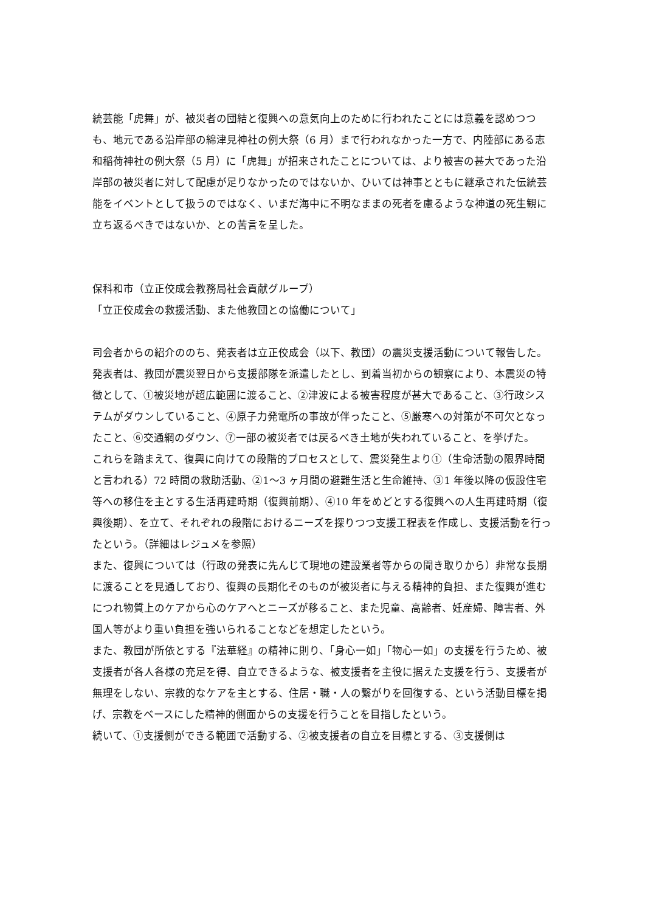統芸能「虎舞」が、被災者の団結と復興への意気向上のために行われたことには意義を認めつつも、地元である沿岸部の綿津見神社の例大祭（6 月）まで行われなかった一方で、内陸部にある志和稲荷神社の例大祭（5 月）に「虎舞」が招来されたことについては、より被害の甚大であった沿岸部の被災者に対して配慮が足りなかったのではないか、ひいては神事とともに継承された伝統芸能をイベントとして扱うのではなく、いまだ海中に不明なままの死者を慮るような神道の死生観に立ち返るべきではないか、との苦言を呈した。
保科和市（立正佼成会教務局社会貢献グループ）
「立正佼成会の救援活動、また他教団との協働について」
司会者からの紹介ののち、発表者は立正佼成会（以下、教団）の震災支援活動について報告した。
発表者は、教団が震災翌日から支援部隊を派遣したとし、到着当初からの観察により、本震災の特徴として、①被災地が超広範囲に渡ること、②津波による被害程度が甚大であること、③行政システムがダウンしていること、④原子力発電所の事故が伴ったこと、⑤厳寒への対策が不可欠となったこと、⑥交通網のダウン、⑦一部の被災者では戻るべき土地が失われていること、を挙げた。
これらを踏まえて、復興に向けての段階的プロセスとして、震災発生より①（生命活動の限界時間と言われる）72 時間の救助活動、②1〜3 ヶ月間の避難生活と生命維持、③1 年後以降の仮設住宅等への移住を主とする生活再建時期（復興前期）、④10 年をめどとする復興への人生再建時期（復興後期）、を立て、それぞれの段階におけるニーズを探りつつ支援工程表を作成し、支援活動を行ったという。（詳細はレジュメを参照）
また、復興については（行政の発表に先んじて現地の建設業者等からの聞き取りから）非常な長期に渡ることを見通しており、復興の長期化そのものが被災者に与える精神的負担、また復興が進むにつれ物質上のケアから心のケアへとニーズが移ること、また児童、高齢者、妊産婦、障害者、外国人等がより重い負担を強いられることなどを想定したという。
また、教団が所依とする『法華経』の精神に則り、「身心一如」「物心一如」の支援を行うため、被支援者が各人各様の充足を得、自立できるような、被支援者を主役に据えた支援を行う、支援者が無理をしない、宗教的なケアを主とする、住居・職・人の繋がりを回復する、という活動目標を掲げ、宗教をベースにした精神的側面からの支援を行うことを目指したという。
続いて、①支援側ができる範囲で活動する、②被支援者の自立を目標とする、③支援側は